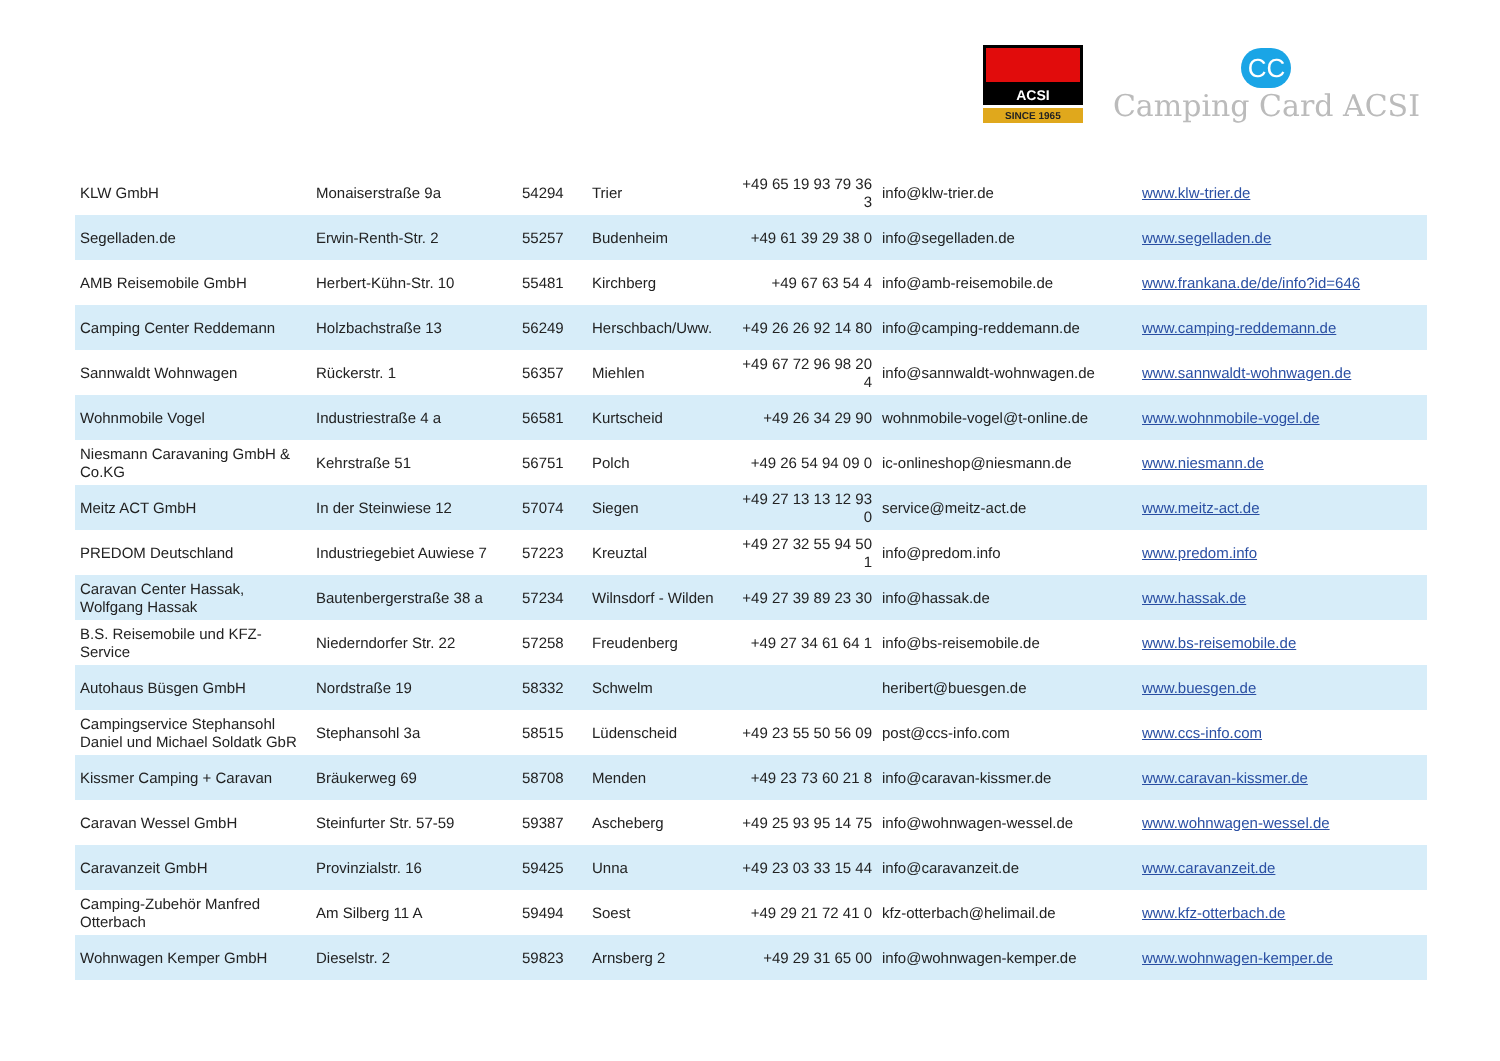ACSI
SINCE 1965
CC
Camping Card ACSI
| KLW GmbH | Monaiserstraße 9a | 54294 | Trier | +49 65 19 93 79 36 3 | info@klw-trier.de | www.klw-trier.de |
| Segelladen.de | Erwin-Renth-Str. 2 | 55257 | Budenheim | +49 61 39 29 38 0 | info@segelladen.de | www.segelladen.de |
| AMB Reisemobile GmbH | Herbert-Kühn-Str. 10 | 55481 | Kirchberg | +49 67 63 54 4 | info@amb-reisemobile.de | www.frankana.de/de/info?id=646 |
| Camping Center Reddemann | Holzbachstraße 13 | 56249 | Herschbach/Uww. | +49 26 26 92 14 80 | info@camping-reddemann.de | www.camping-reddemann.de |
| Sannwaldt Wohnwagen | Rückerstr. 1 | 56357 | Miehlen | +49 67 72 96 98 20 4 | info@sannwaldt-wohnwagen.de | www.sannwaldt-wohnwagen.de |
| Wohnmobile Vogel | Industriestraße 4 a | 56581 | Kurtscheid | +49 26 34 29 90 | wohnmobile-vogel@t-online.de | www.wohnmobile-vogel.de |
| Niesmann Caravaning GmbH & Co.KG | Kehrstraße 51 | 56751 | Polch | +49 26 54 94 09 0 | ic-onlineshop@niesmann.de | www.niesmann.de |
| Meitz ACT GmbH | In der Steinwiese 12 | 57074 | Siegen | +49 27 13 13 12 93 0 | service@meitz-act.de | www.meitz-act.de |
| PREDOM Deutschland | Industriegebiet Auwiese 7 | 57223 | Kreuztal | +49 27 32 55 94 50 1 | info@predom.info | www.predom.info |
| Caravan Center Hassak, Wolfgang Hassak | Bautenbergerstraße 38 a | 57234 | Wilnsdorf - Wilden | +49 27 39 89 23 30 | info@hassak.de | www.hassak.de |
| B.S. Reisemobile und KFZ-Service | Niederndorfer Str. 22 | 57258 | Freudenberg | +49 27 34 61 64 1 | info@bs-reisemobile.de | www.bs-reisemobile.de |
| Autohaus Büsgen GmbH | Nordstraße 19 | 58332 | Schwelm | | heribert@buesgen.de | www.buesgen.de |
| Campingservice Stephansohl Daniel und Michael Soldatk GbR | Stephansohl 3a | 58515 | Lüdenscheid | +49 23 55 50 56 09 | post@ccs-info.com | www.ccs-info.com |
| Kissmer Camping + Caravan | Bräukerweg 69 | 58708 | Menden | +49 23 73 60 21 8 | info@caravan-kissmer.de | www.caravan-kissmer.de |
| Caravan Wessel GmbH | Steinfurter Str. 57-59 | 59387 | Ascheberg | +49 25 93 95 14 75 | info@wohnwagen-wessel.de | www.wohnwagen-wessel.de |
| Caravanzeit GmbH | Provinzialstr. 16 | 59425 | Unna | +49 23 03 33 15 44 | info@caravanzeit.de | www.caravanzeit.de |
| Camping-Zubehör Manfred Otterbach | Am Silberg 11 A | 59494 | Soest | +49 29 21 72 41 0 | kfz-otterbach@helimail.de | www.kfz-otterbach.de |
| Wohnwagen Kemper GmbH | Dieselstr. 2 | 59823 | Arnsberg 2 | +49 29 31 65 00 | info@wohnwagen-kemper.de | www.wohnwagen-kemper.de |